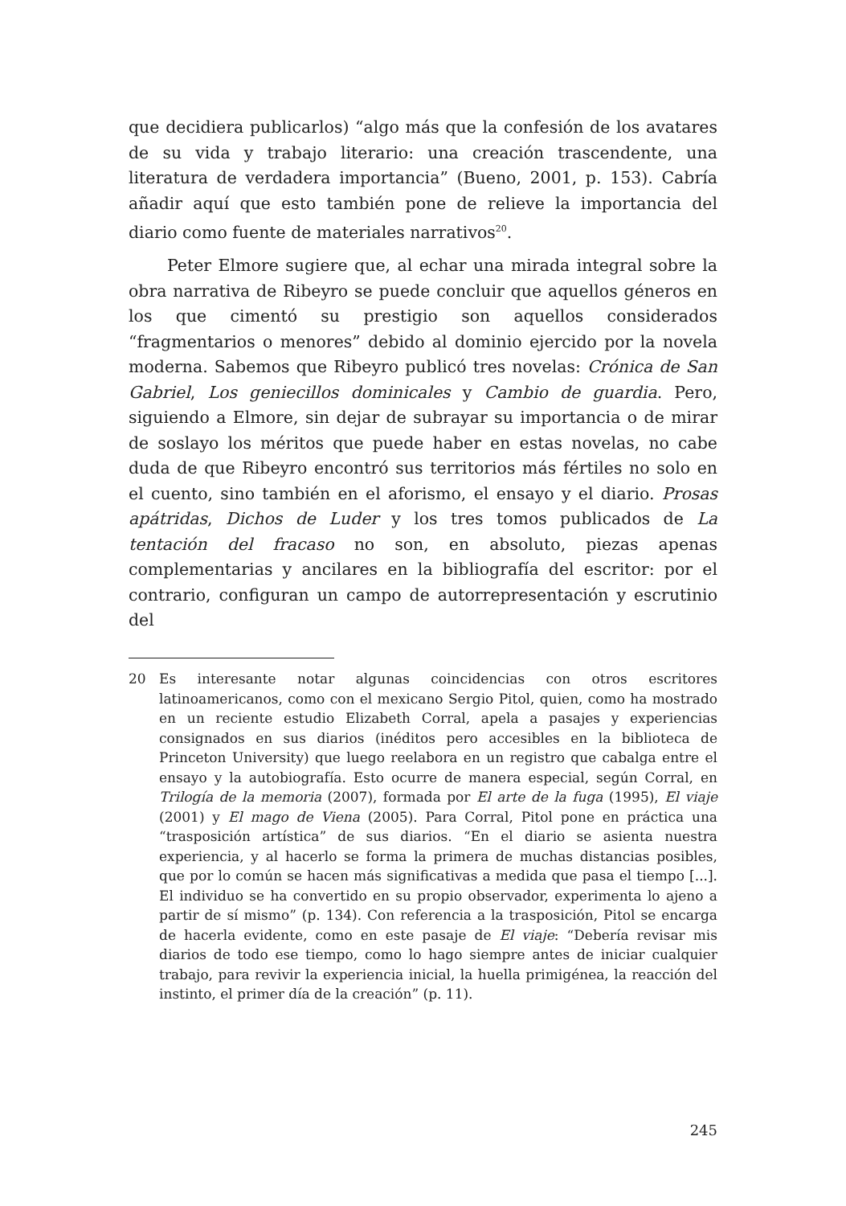que decidiera publicarlos) “algo más que la confesión de los avatares de su vida y trabajo literario: una creación trascendente, una literatura de verdadera importancia” (Bueno, 2001, p. 153). Cabría añadir aquí que esto también pone de relieve la importancia del diario como fuente de materiales narrativos<sup>20</sup>.
Peter Elmore sugiere que, al echar una mirada integral sobre la obra narrativa de Ribeyro se puede concluir que aquellos géneros en los que cimentó su prestigio son aquellos considerados “fragmentarios o menores” debido al dominio ejercido por la novela moderna. Sabemos que Ribeyro publicó tres novelas: Crónica de San Gabriel, Los geniecillos dominicales y Cambio de guardia. Pero, siguiendo a Elmore, sin dejar de subrayar su importancia o de mirar de soslayo los méritos que puede haber en estas novelas, no cabe duda de que Ribeyro encontró sus territorios más fértiles no solo en el cuento, sino también en el aforismo, el ensayo y el diario. Prosas apátridas, Dichos de Luder y los tres tomos publicados de La tentación del fracaso no son, en absoluto, piezas apenas complementarias y ancilares en la bibliografía del escritor: por el contrario, configuran un campo de autorrepresentación y escrutinio del
20 Es interesante notar algunas coincidencias con otros escritores latinoamericanos, como con el mexicano Sergio Pitol, quien, como ha mostrado en un reciente estudio Elizabeth Corral, apela a pasajes y experiencias consignados en sus diarios (inéditos pero accesibles en la biblioteca de Princeton University) que luego reelabora en un registro que cabalga entre el ensayo y la autobiografía. Esto ocurre de manera especial, según Corral, en Trilogía de la memoria (2007), formada por El arte de la fuga (1995), El viaje (2001) y El mago de Viena (2005). Para Corral, Pitol pone en práctica una “trasposición artística” de sus diarios. “En el diario se asienta nuestra experiencia, y al hacerlo se forma la primera de muchas distancias posibles, que por lo común se hacen más significativas a medida que pasa el tiempo [...]. El individuo se ha convertido en su propio observador, experimenta lo ajeno a partir de sí mismo” (p. 134). Con referencia a la trasposición, Pitol se encarga de hacerla evidente, como en este pasaje de El viaje: “Debería revisar mis diarios de todo ese tiempo, como lo hago siempre antes de iniciar cualquier trabajo, para revivir la experiencia inicial, la huella primigénea, la reacción del instinto, el primer día de la creación” (p. 11).
245